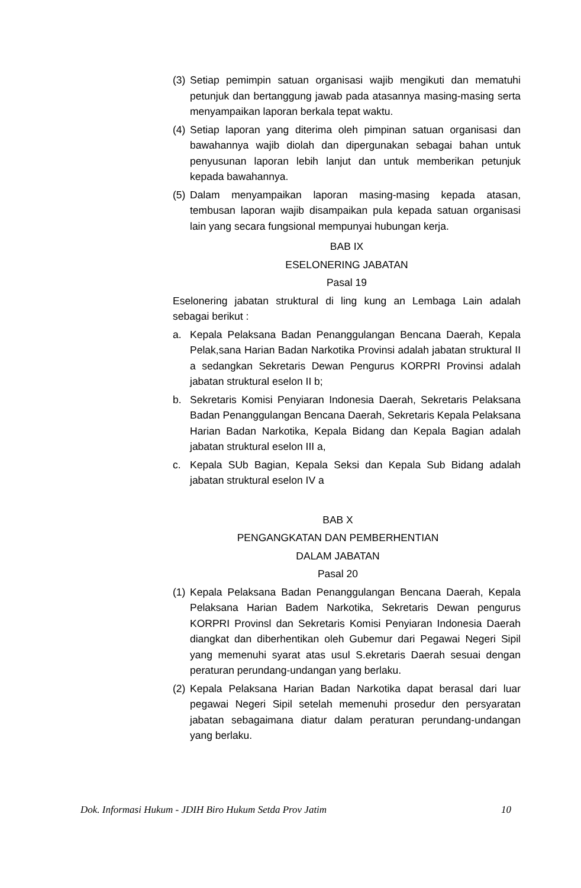(3) Setiap pemimpin satuan organisasi wajib mengikuti dan mematuhi petunjuk dan bertanggung jawab pada atasannya masing-masing serta menyampaikan laporan berkala tepat waktu.
(4) Setiap laporan yang diterima oleh pimpinan satuan organisasi dan bawahannya wajib diolah dan dipergunakan sebagai bahan untuk penyusunan laporan lebih lanjut dan untuk memberikan petunjuk kepada bawahannya.
(5) Dalam menyampaikan laporan masing-masing kepada atasan, tembusan laporan wajib disampaikan pula kepada satuan organisasi lain yang secara fungsional mempunyai hubungan kerja.
BAB IX
ESELONERING JABATAN
Pasal 19
Eselonering jabatan struktural di ling kung an Lembaga Lain adalah sebagai berikut :
a. Kepala Pelaksana Badan Penanggulangan Bencana Daerah, Kepala Pelak,sana Harian Badan Narkotika Provinsi adalah jabatan struktural II a sedangkan Sekretaris Dewan Pengurus KORPRI Provinsi adalah jabatan struktural eselon II b;
b. Sekretaris Komisi Penyiaran Indonesia Daerah, Sekretaris Pelaksana Badan Penanggulangan Bencana Daerah, Sekretaris Kepala Pelaksana Harian Badan Narkotika, Kepala Bidang dan Kepala Bagian adalah jabatan struktural eselon III a,
c. Kepala SUb Bagian, Kepala Seksi dan Kepala Sub Bidang adalah jabatan struktural eselon IV a
BAB X
PENGANGKATAN DAN PEMBERHENTIAN
DALAM JABATAN
Pasal 20
(1) Kepala Pelaksana Badan Penanggulangan Bencana Daerah, Kepala Pelaksana Harian Badem Narkotika, Sekretaris Dewan pengurus KORPRI Provinsl dan Sekretaris Komisi Penyiaran Indonesia Daerah diangkat dan diberhentikan oleh Gubemur dari Pegawai Negeri Sipil yang memenuhi syarat atas usul S.ekretaris Daerah sesuai dengan peraturan perundang-undangan yang berlaku.
(2) Kepala Pelaksana Harian Badan Narkotika dapat berasal dari luar pegawai Negeri Sipil setelah memenuhi prosedur den persyaratan jabatan sebagaimana diatur dalam peraturan perundang-undangan yang berlaku.
Dok. Informasi Hukum - JDIH Biro Hukum Setda Prov Jatim 10